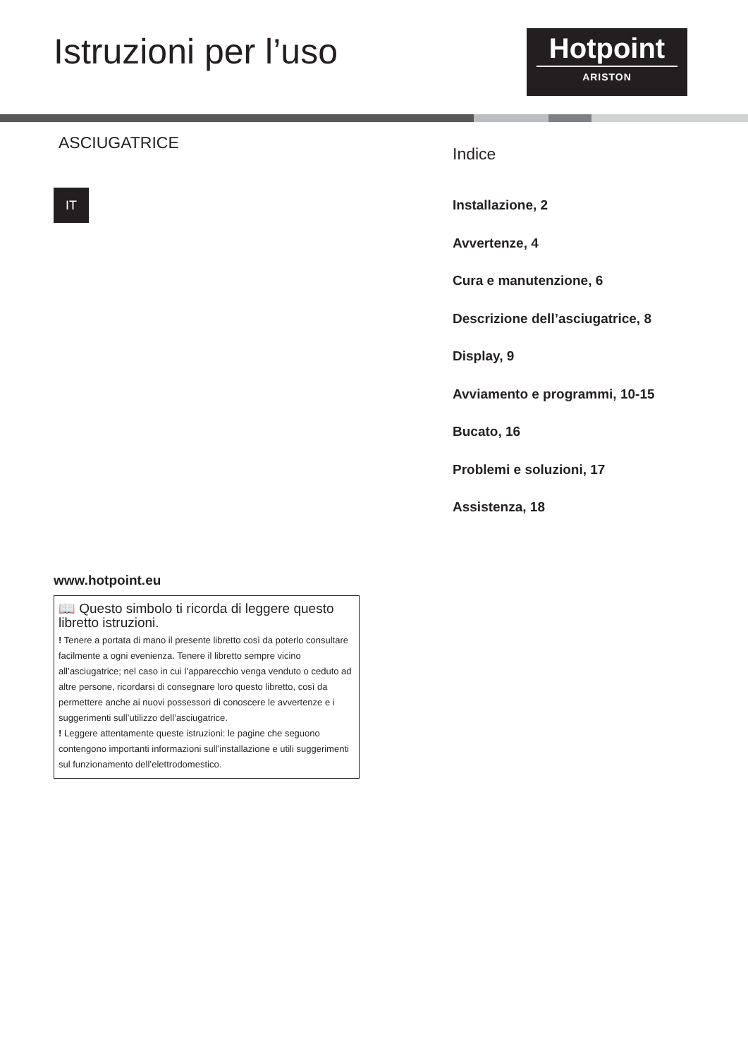Istruzioni per l’uso
Hotpoint
ARISTON
ASCIUGATRICE
IT
Indice
Installazione, 2
Avvertenze, 4
Cura e manutenzione, 6
Descrizione dell’asciugatrice, 8
Display, 9
Avviamento e programmi, 10-15
Bucato, 16
Problemi e soluzioni, 17
Assistenza, 18
www.hotpoint.eu
📖 Questo simbolo ti ricorda di leggere questo libretto istruzioni.
! Tenere a portata di mano il presente libretto così da poterlo consultare facilmente a ogni evenienza. Tenere il libretto sempre vicino all’asciugatrice; nel caso in cui l’apparecchio venga venduto o ceduto ad altre persone, ricordarsi di consegnare loro questo libretto, così da permettere anche ai nuovi possessori di conoscere le avvertenze e i suggerimenti sull’utilizzo dell’asciugatrice.
! Leggere attentamente queste istruzioni: le pagine che seguono contengono importanti informazioni sull’installazione e utili suggerimenti sul funzionamento dell’elettrodomestico.